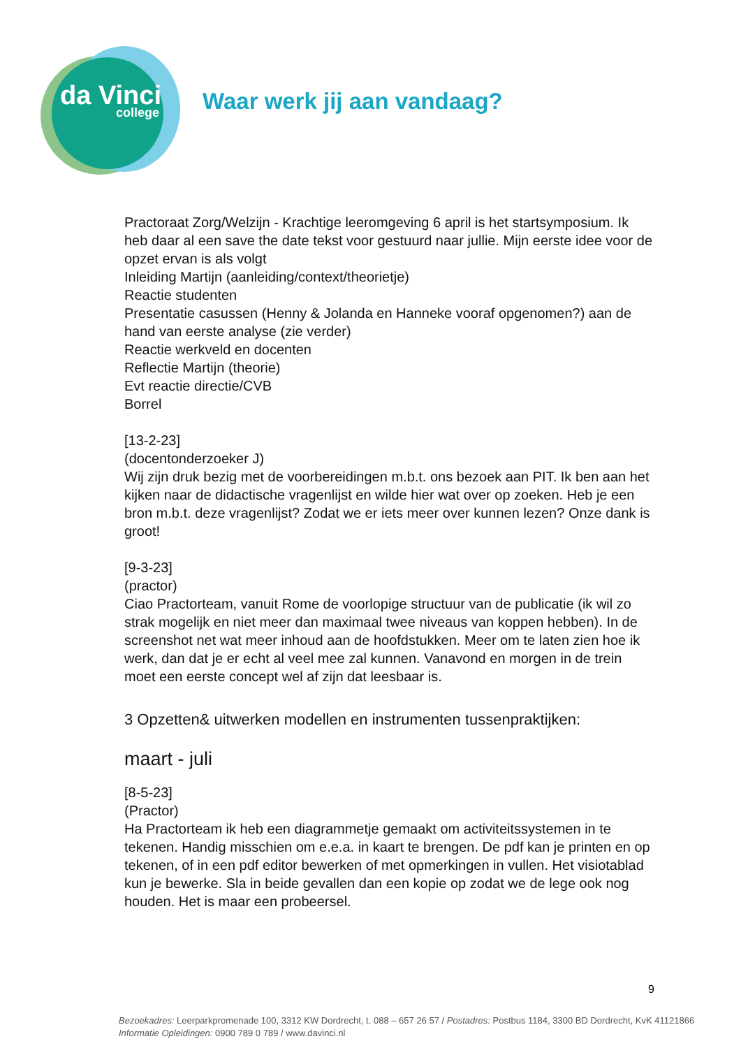da Vinci
college
Waar werk jij aan vandaag?
Practoraat Zorg/Welzijn - Krachtige leeromgeving 6 april is het startsymposium. Ik heb daar al een save the date tekst voor gestuurd naar jullie. Mijn eerste idee voor de opzet ervan is als volgt
Inleiding Martijn (aanleiding/context/theorietje)
Reactie studenten
Presentatie casussen (Henny & Jolanda en Hanneke vooraf opgenomen?) aan de hand van eerste analyse (zie verder)
Reactie werkveld en docenten
Reflectie Martijn (theorie)
Evt reactie directie/CVB
Borrel
[13-2-23]
(docentonderzoeker J)
Wij zijn druk bezig met de voorbereidingen m.b.t. ons bezoek aan PIT. Ik ben aan het kijken naar de didactische vragenlijst en wilde hier wat over op zoeken. Heb je een bron m.b.t. deze vragenlijst? Zodat we er iets meer over kunnen lezen? Onze dank is groot!
[9-3-23]
(practor)
Ciao Practorteam, vanuit Rome de voorlopige structuur van de publicatie (ik wil zo strak mogelijk en niet meer dan maximaal twee niveaus van koppen hebben). In de screenshot net wat meer inhoud aan de hoofdstukken. Meer om te laten zien hoe ik werk, dan dat je er echt al veel mee zal kunnen. Vanavond en morgen in de trein moet een eerste concept wel af zijn dat leesbaar is.
3 Opzetten& uitwerken modellen en instrumenten tussenpraktijken:
maart - juli
[8-5-23]
(Practor)
Ha Practorteam ik heb een diagrammetje gemaakt om activiteitssystemen in te tekenen. Handig misschien om e.e.a. in kaart te brengen. De pdf kan je printen en op tekenen, of in een pdf editor bewerken of met opmerkingen in vullen. Het visiotablad kun je bewerke. Sla in beide gevallen dan een kopie op zodat we de lege ook nog houden. Het is maar een probeersel.
9
Bezoekadres: Leerparkpromenade 100, 3312 KW Dordrecht, t. 088 – 657 26 57 / Postadres: Postbus 1184, 3300 BD Dordrecht, KvK 41121866
Informatie Opleidingen: 0900 789 0 789 / www.davinci.nl